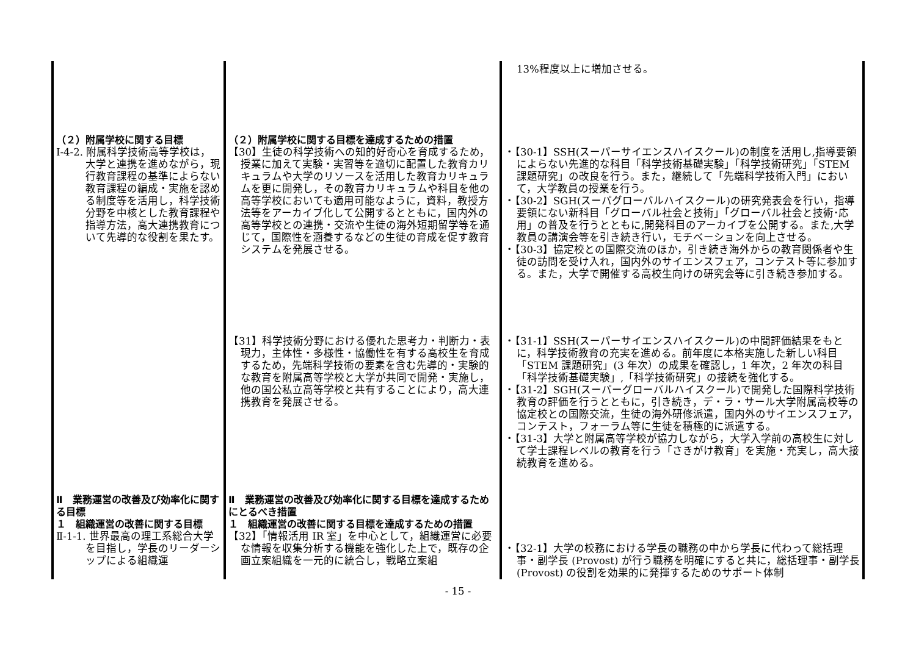| | | 13%程度以上に増加させる。 |
| （２）附属学校に関する目標 Ⅰ-4-2. 附属科学技術高等学校は，大学と連携を進めながら，現行教育課程の基準によらない教育課程の編成・実施を認める制度等を活用し，科学技術分野を中核とした教育課程や指導方法，高大連携教育について先導的な役割を果たす。 | （２）附属学校に関する目標を達成するための措置 【30】生徒の科学技術への知的好奇心を育成するため，授業に加えて実験・実習等を適切に配置した教育カリキュラムや大学のリソースを活用した教育カリキュラムを更に開発し，その教育カリキュラムや科目を他の高等学校においても適用可能なように，資料，教授方法等をアーカイブ化して公開するとともに，国内外の高等学校との連携・交流や生徒の海外短期留学等を通じて，国際性を涵養するなどの生徒の育成を促す教育システムを発展させる。 | ・【30-1】SSH(スーパーサイエンスハイスクール)の制度を活用し,指導要領によらない先進的な科目「科学技術基礎実験」「科学技術研究」「STEM 課題研究」の改良を行う。また，継続して「先端科学技術入門」において，大学教員の授業を行う。 ・【30-2】SGH(スーパグローバルハイスクール)の研究発表会を行い，指導要領にない新科目「グローバル社会と技術」「グローバル社会と技術･応用」の普及を行うとともに,開発科目のアーカイブを公開する。また,大学教員の講演会等を引き続き行い，モチベーションを向上させる。 ・【30-3】協定校との国際交流のほか，引き続き海外からの教育関係者や生徒の訪問を受け入れ，国内外のサイエンスフェア，コンテスト等に参加する。また，大学で開催する高校生向けの研究会等に引き続き参加する。 |
| | 【31】科学技術分野における優れた思考力・判断力・表現力，主体性・多様性・協働性を有する高校生を育成するため，先端科学技術の要素を含む先導的・実験的な教育を附属高等学校と大学が共同で開発・実施し，他の国公私立高等学校と共有することにより，高大連携教育を発展させる。 | ・【31-1】SSH(スーパーサイエンスハイスクール)の中間評価結果をもとに，科学技術教育の充実を進める。前年度に本格実施した新しい科目「STEM 課題研究」(3 年次）の成果を確認し，1 年次，2 年次の科目「科学技術基礎実験」,「科学技術研究」の接続を強化する。 ・【31-2】SGH(スーパーグローバルハイスクール)で開発した国際科学技術教育の評価を行うとともに，引き続き，デ・ラ・サール大学附属高校等の協定校との国際交流，生徒の海外研修派遣，国内外のサイエンスフェア，コンテスト，フォーラム等に生徒を積極的に派遣する。 ・【31-3】大学と附属高等学校が協力しながら，大学入学前の高校生に対して学士課程レベルの教育を行う「さきがけ教育」を実施・充実し，高大接続教育を進める。 |
| Ⅱ 業務運営の改善及び効率化に関する目標 １ 組織運営の改善に関する目標 Ⅱ-1-1. 世界最高の理工系総合大学を目指し，学長のリーダーシップによる組織運 | Ⅱ 業務運営の改善及び効率化に関する目標を達成するためにとるべき措置 １ 組織運営の改善に関する目標を達成するための措置 【32】「情報活用 IR 室」を中心として，組織運営に必要な情報を収集分析する機能を強化した上で，既存の企画立案組織を一元的に統合し，戦略立案組 | ・【32-1】大学の校務における学長の職務の中から学長に代わって総括理事・副学長 (Provost) が行う職務を明確にすると共に，総括理事・副学長 (Provost) の役割を効果的に発揮するためのサポート体制 |
- 15 -